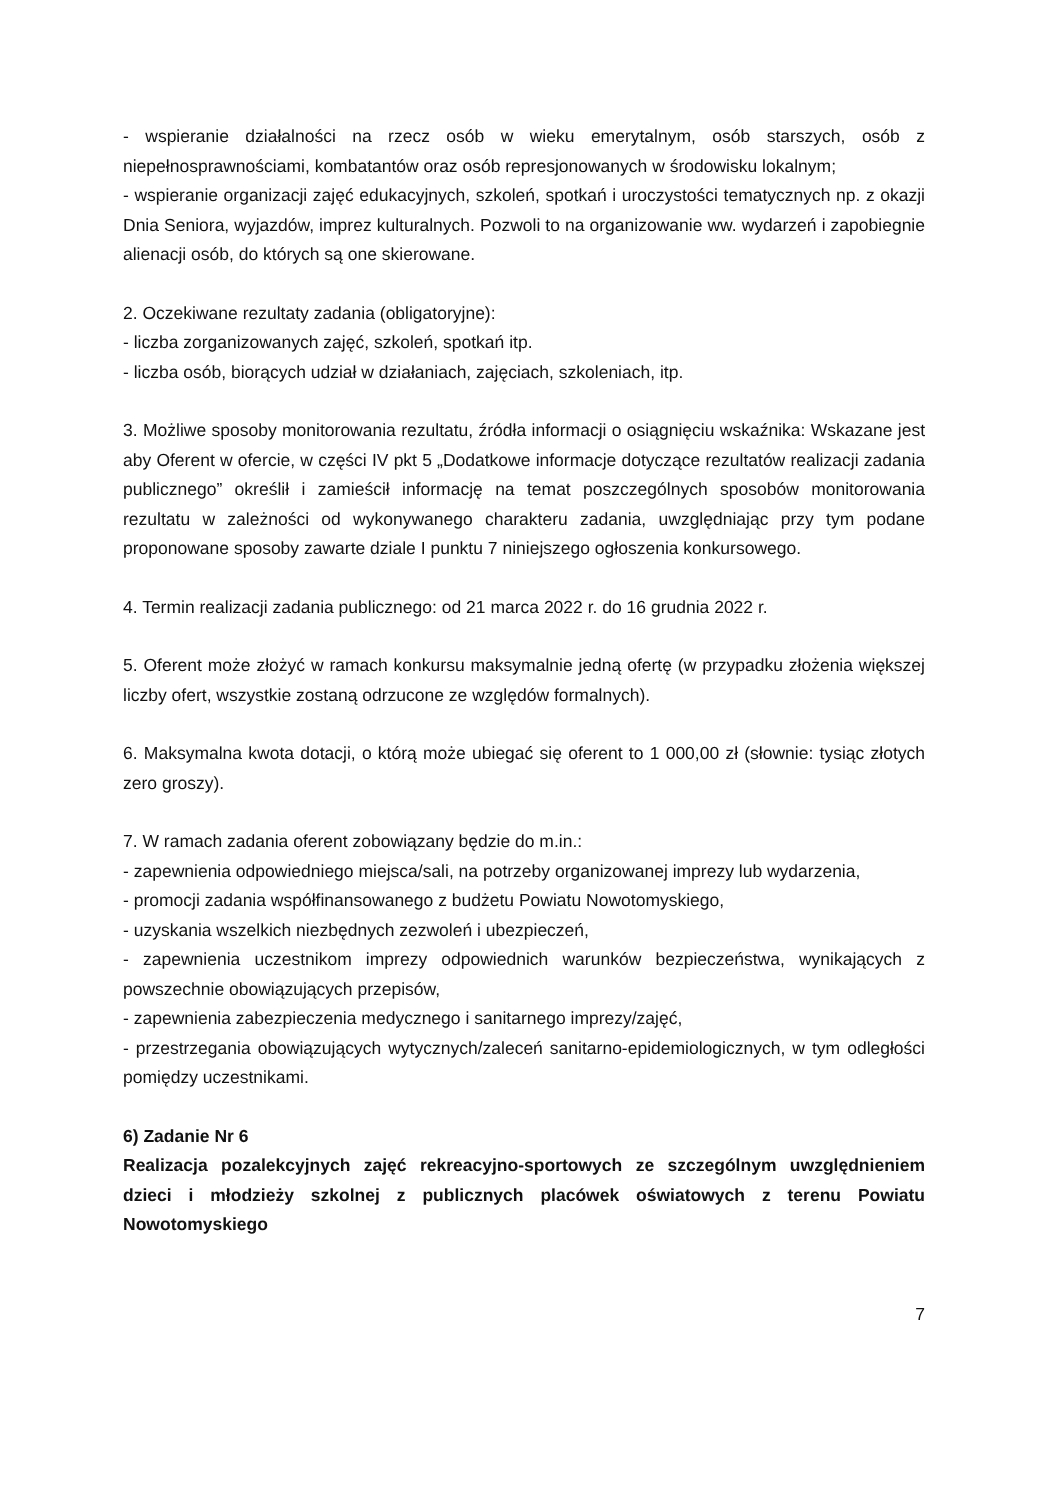- wspieranie działalności na rzecz osób w wieku emerytalnym, osób starszych, osób z niepełnosprawnościami, kombatantów oraz osób represjonowanych w środowisku lokalnym;
- wspieranie organizacji zajęć edukacyjnych, szkoleń, spotkań i uroczystości tematycznych np. z okazji Dnia Seniora, wyjazdów, imprez kulturalnych. Pozwoli to na organizowanie ww. wydarzeń i zapobiegnie alienacji osób, do których są one skierowane.
2. Oczekiwane rezultaty zadania (obligatoryjne):
- liczba zorganizowanych zajęć, szkoleń, spotkań itp.
- liczba osób, biorących udział w działaniach, zajęciach, szkoleniach, itp.
3. Możliwe sposoby monitorowania rezultatu, źródła informacji o osiągnięciu wskaźnika: Wskazane jest aby Oferent w ofercie, w części IV pkt 5 „Dodatkowe informacje dotyczące rezultatów realizacji zadania publicznego” określił i zamieścił informację na temat poszczególnych sposobów monitorowania rezultatu w zależności od wykonywanego charakteru zadania, uwzględniając przy tym podane proponowane sposoby zawarte dziale I punktu 7 niniejszego ogłoszenia konkursowego.
4. Termin realizacji zadania publicznego: od 21 marca 2022 r. do 16 grudnia 2022 r.
5. Oferent może złożyć w ramach konkursu maksymalnie jedną ofertę (w przypadku złożenia większej liczby ofert, wszystkie zostaną odrzucone ze względów formalnych).
6. Maksymalna kwota dotacji, o którą może ubiegać się oferent to 1 000,00 zł (słownie: tysiąc złotych zero groszy).
7. W ramach zadania oferent zobowiązany będzie do m.in.:
- zapewnienia odpowiedniego miejsca/sali, na potrzeby organizowanej imprezy lub wydarzenia,
- promocji zadania współfinansowanego z budżetu Powiatu Nowotomyskiego,
- uzyskania wszelkich niezbędnych zezwoleń i ubezpieczeń,
- zapewnienia uczestnikom imprezy odpowiednich warunków bezpieczeństwa, wynikających z powszechnie obowiązujących przepisów,
- zapewnienia zabezpieczenia medycznego i sanitarnego imprezy/zajęć,
- przestrzegania obowiązujących wytycznych/zaleceń sanitarno-epidemiologicznych, w tym odległości pomiędzy uczestnikami.
6) Zadanie Nr 6
Realizacja pozalekcyjnych zajęć rekreacyjno-sportowych ze szczególnym uwzględnieniem dzieci i młodzieży szkolnej z publicznych placówek oświatowych z terenu Powiatu Nowotomyskiego
7